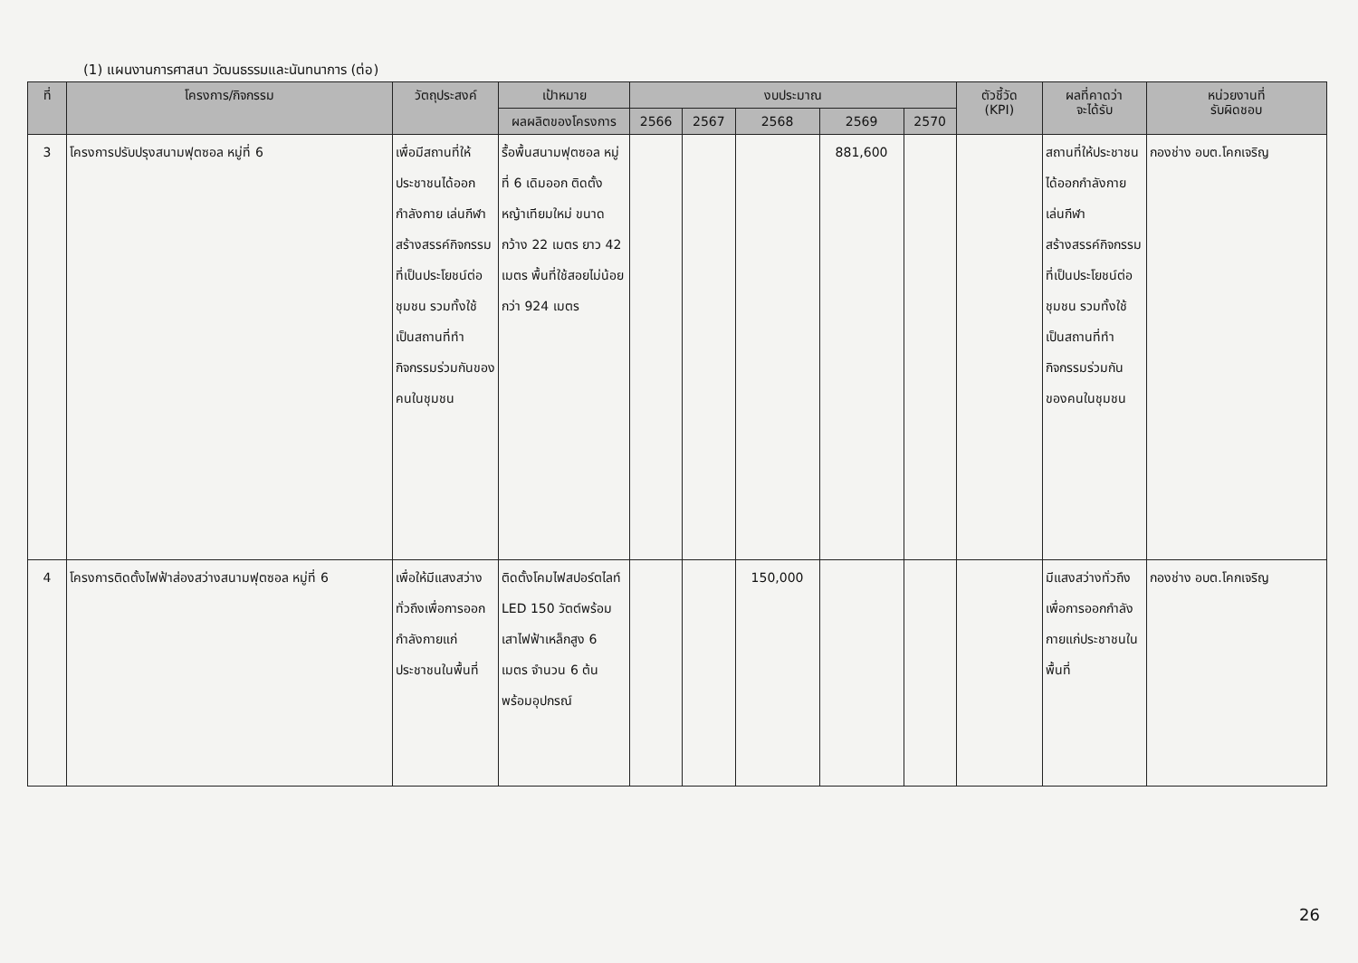(1) แผนงานการศาสนา วัฒนธรรมและนันทนาการ (ต่อ)
| ที่ | โครงการ/กิจกรรม | วัตถุประสงค์ | เป้าหมาย | งบประมาณ | | | | | ตัวชี้วัด (KPI) | ผลที่คาดว่า จะได้รับ | หน่วยงานที่ รับผิดชอบ |
| --- | --- | --- | --- | --- | --- | --- | --- | --- | --- | --- | --- |
| | | | ผลผลิตของโครงการ | 2566 | 2567 | 2568 | 2569 | 2570 | | | |
| 3 | โครงการปรับปรุงสนามฟุตซอล หมู่ที่ 6 | เพื่อมีสถานที่ให้ประชาชนได้ออกกำลังกาย เล่นกีฬา สร้างสรรค์กิจกรรมที่เป็นประโยชน์ต่อชุมชน รวมทั้งใช้เป็นสถานที่ทำกิจกรรมร่วมกันของคนในชุมชน | รื้อพื้นสนามฟุตซอล หมู่ที่ 6 เดิมออก ติดตั้งหญ้าเทียมใหม่ ขนาดกว้าง 22 เมตร ยาว 42 เมตร พื้นที่ใช้สอยไม่น้อยกว่า 924 เมตร | | | | 881,600 | | | สถานที่ให้ประชาชนได้ออกกำลังกาย เล่นกีฬา สร้างสรรค์กิจกรรมที่เป็นประโยชน์ต่อชุมชน รวมทั้งใช้เป็นสถานที่ทำกิจกรรมร่วมกันของคนในชุมชน | กองช่าง อบต.โคกเจริญ |
| 4 | โครงการติดตั้งไฟฟ้าส่องสว่างสนามฟุตซอล หมู่ที่ 6 | เพื่อให้มีแสงสว่างทั่วถึงเพื่อการออกกำลังกายแก่ประชาชนในพื้นที่ | ติดตั้งโคมไฟสปอร์ตไลท์ LED 150 วัตต์พร้อมเสาไฟฟ้าเหล็กสูง 6 เมตร จำนวน 6 ต้นพร้อมอุปกรณ์ | | | 150,000 | | | | มีแสงสว่างทั่วถึงเพื่อการออกกำลังกายแก่ประชาชนในพื้นที่ | กองช่าง อบต.โคกเจริญ |
26